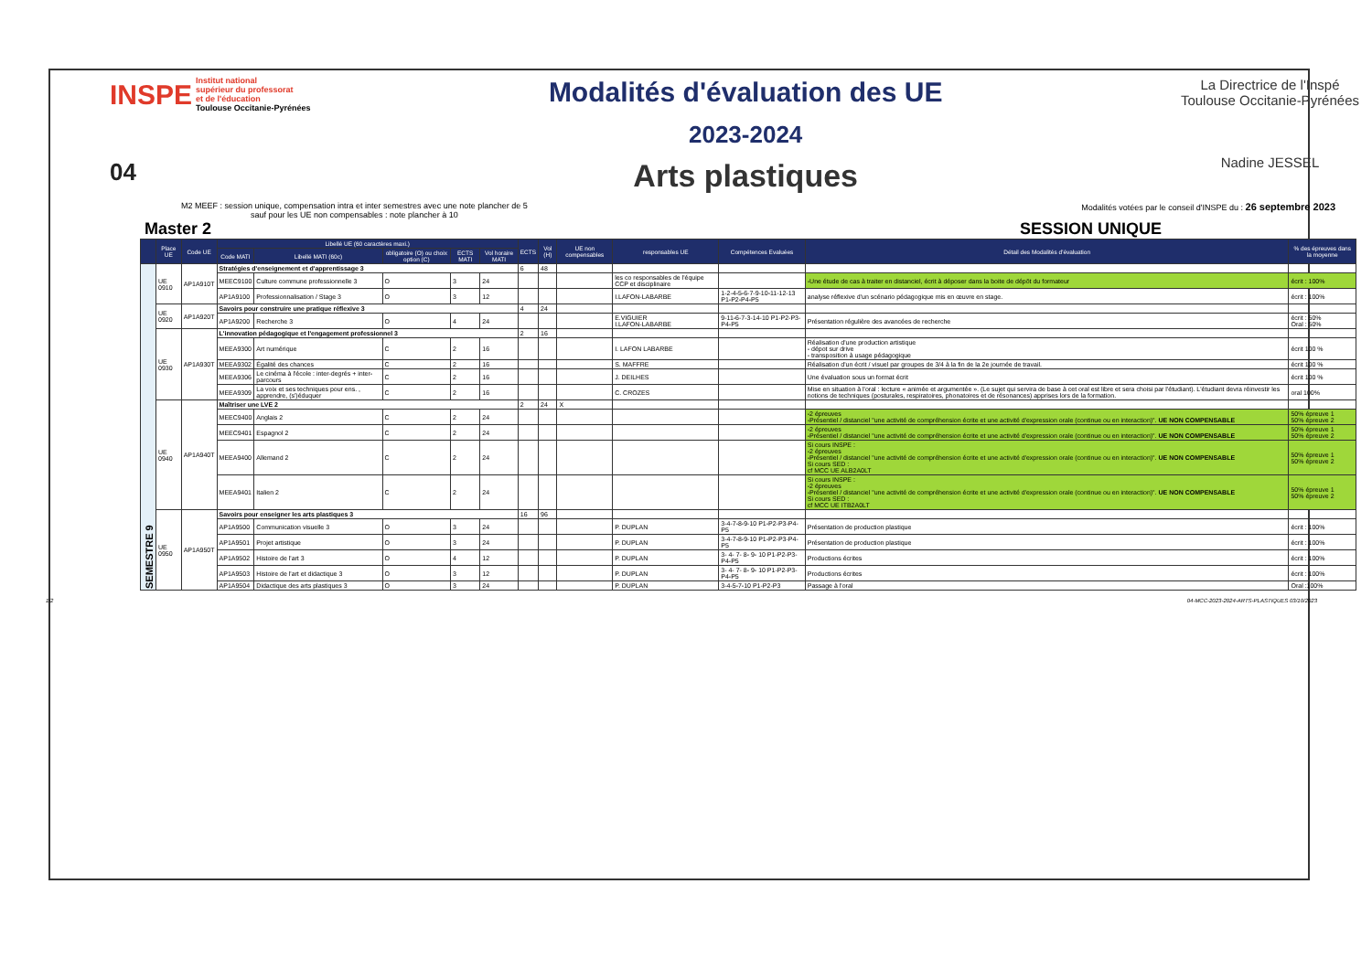INSPE Institut national
supérieur du professorat
et de l'éducation
Toulouse Occitanie-Pyrénées
04
Modalités d'évaluation des UE
2023-2024
Arts plastiques
La Directrice de l'Inspé
Toulouse Occitanie-Pyrénées
Nadine JESSEL
M2 MEEF : session unique, compensation intra et inter semestres avec une note plancher de 5
sauf pour les UE non compensables : note plancher à 10
Modalités votées par le conseil d'INSPE du : 26 septembre 2023
Master 2 SESSION UNIQUE
| | Place UE | Code UE | Libellé UE (60 caractères maxi.) | | | | | ECTS | Vol (H) | UE non compensables | responsables UE | Compétences Evaluées | Détail des Modalités d'évaluation | % des épreuves dans la moyenne |
| --- | --- | --- | --- | --- | --- | --- | --- | --- | --- | --- | --- | --- | --- | --- |
| | | | Code MATI | Libellé MATI (60c) | obligatoire (O) ou choix option (C) | ECTS MATI | Vol horaire MATI | | | | | | | |
| SEMESTRE 9 | UE 0910 | AP1A910T | Stratégies d'enseignement et d'apprentissage 3 | | | | | 6 | 48 | | | | | |
| | | | MEEC9100 | Culture commune professionnelle 3 | O | 3 | 24 | | | | les co responsables de l'équipe CCP et disciplinaire | | -Une étude de cas à traiter en distanciel, écrit à déposer dans la boite de dépôt du formateur | écrit : 100% |
| | | | AP1A9100 | Professionnalisation / Stage 3 | O | 3 | 12 | | | | I.LAFON-LABARBE | 1-2-4-5-6-7-9-10-11-12-13 P1-P2-P4-P5 | analyse réflexive d'un scénario pédagogique mis en œuvre en stage. | écrit : 100% |
| | UE 0920 | AP1A920T | Savoirs pour construire une pratique réflexive 3 | | | | | 4 | 24 | | | | | |
| | | | AP1A9200 | Recherche 3 | O | 4 | 24 | | | | E.VIGUIER I.LAFON-LABARBE | 9-11-6-7-3-14-10 P1-P2-P3-P4-P5 | Présentation régulière des avancées de recherche | écrit : 50% Oral : 50% |
| | UE 0930 | AP1A930T | L'innovation pédagogique et l'engagement professionnel 3 | | | | | 2 | 16 | | | | | |
| | | | MEEA9300 | Art numérique | C | 2 | 16 | | | | I. LAFON LABARBE | | Réalisation d'une production artistique - dépot sur drive - transposition à usage pédagogique | écrit 100 % |
| | | | MEEA9302 | Égalité des chances | C | 2 | 16 | | | | S. MAFFRE | | Réalisation d'un écrit / visuel par groupes de 3/4 à la fin de la 2e journée de travail. | écrit 100 % |
| | | | MEEA9306 | Le cinéma à l'école : inter-degrés + inter-parcours | C | 2 | 16 | | | | J. DEILHES | | Une évaluation sous un format écrit | écrit 100 % |
| | | | MEEA9309 | La voix et ses techniques pour ens. , apprendre, (s')éduquer | C | 2 | 16 | | | | C. CROZES | | Mise en situation à l'oral : lecture « animée et argumentée ». (Le sujet qui servira de base à cet oral est libre et sera choisi par l'étudiant). L'étudiant devra réinvestir les notions de techniques (posturales, respiratoires, phonatoires et de résonances) apprises lors de la formation. | oral 100% |
| | UE 0940 | AP1A940T | Maîtriser une LVE 2 | | | | | 2 | 24 | X | | | | |
| | | | MEEC9400 | Anglais 2 | C | 2 | 24 | | | | | | -2 épreuves -Présentiel / distanciel "une activité de compréhension écrite et une activité d'expression orale (continue ou en interaction)". UE NON COMPENSABLE | 50% épreuve 1 50% épreuve 2 |
| | | | MEEC9401 | Espagnol 2 | C | 2 | 24 | | | | | | -2 épreuves -Présentiel / distanciel "une activité de compréhension écrite et une activité d'expression orale (continue ou en interaction)". UE NON COMPENSABLE | 50% épreuve 1 50% épreuve 2 |
| | | | MEEA9400 | Allemand 2 | C | 2 | 24 | | | | | | Si cours INSPE : -2 épreuves -Présentiel / distanciel "une activité de compréhension écrite et une activité d'expression orale (continue ou en interaction)". UE NON COMPENSABLE Si cours SED : cf MCC UE ALB2A0LT | 50% épreuve 1 50% épreuve 2 |
| | | | MEEA9401 | Italien 2 | C | 2 | 24 | | | | | | Si cours INSPE : -2 épreuves -Présentiel / distanciel "une activité de compréhension écrite et une activité d'expression orale (continue ou en interaction)". UE NON COMPENSABLE Si cours SED : cf MCC UE ITB2A0LT | 50% épreuve 1 50% épreuve 2 |
| | UE 0950 | AP1A950T | Savoirs pour enseigner les arts plastiques 3 | | | | | 16 | 96 | | | | | |
| | | | AP1A9500 | Communication visuelle 3 | O | 3 | 24 | | | | P. DUPLAN | 3-4-7-8-9-10 P1-P2-P3-P4-P5 | Présentation de production plastique | écrit : 100% |
| | | | AP1A9501 | Projet artistique | O | 3 | 24 | | | | P. DUPLAN | 3-4-7-8-9-10 P1-P2-P3-P4-P5 | Présentation de production plastique | écrit : 100% |
| | | | AP1A9502 | Histoire de l'art 3 | O | 4 | 12 | | | | P. DUPLAN | 3- 4- 7- 8- 9- 10 P1-P2-P3-P4-P5 | Productions écrites | écrit : 100% |
| | | | AP1A9503 | Histoire de l'art et didactique 3 | O | 3 | 12 | | | | P. DUPLAN | 3- 4- 7- 8- 9- 10 P1-P2-P3-P4-P5 | Productions écrites | écrit : 100% |
| | | | AP1A9504 | Didactique des arts plastiques 3 | O | 3 | 24 | | | | P. DUPLAN | 3-4-5-7-10 P1-P2-P3 | Passage à l'oral | Oral :100% |
1/2 04-MCC-2023-2024-ARTS-PLASTIQUES 03/10/2023